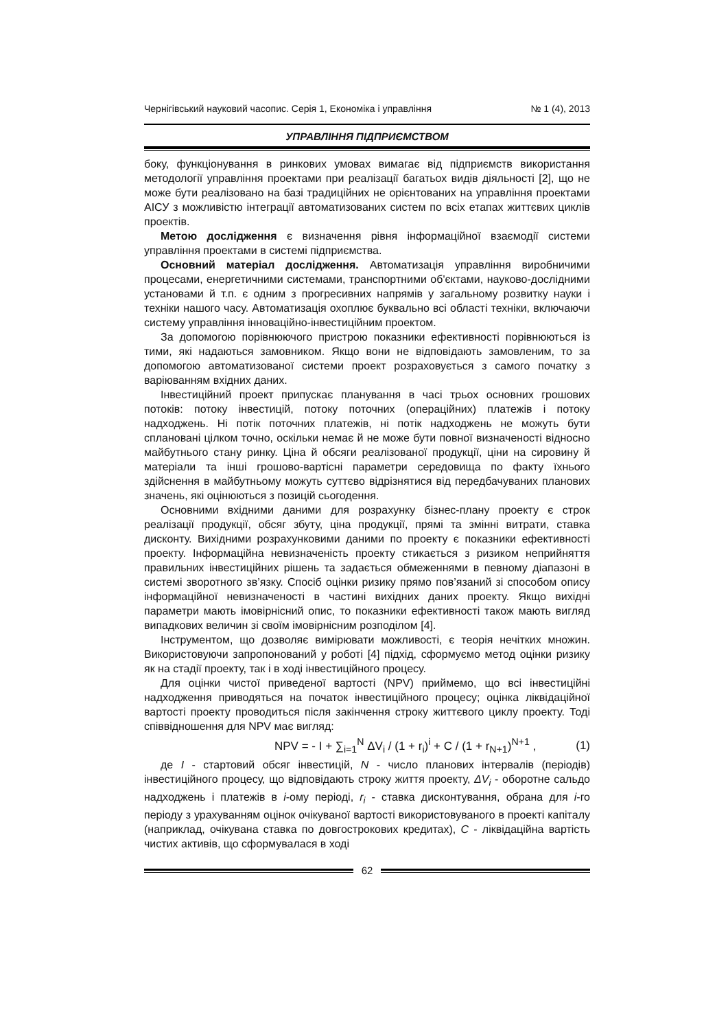Чернігівський науковий часопис. Серія 1, Економіка і управління № 1 (4), 2013
УПРАВЛІННЯ ПІДПРИЄМСТВОМ
боку, функціонування в ринкових умовах вимагає від підприємств використання методології управління проектами при реалізації багатьох видів діяльності [2], що не може бути реалізовано на базі традиційних не орієнтованих на управління проектами АІСУ з можливістю інтеграції автоматизованих систем по всіх етапах життєвих циклів проектів.
Метою дослідження є визначення рівня інформаційної взаємодії системи управління проектами в системі підприємства.
Основний матеріал дослідження. Автоматизація управління виробничими процесами, енергетичними системами, транспортними об'єктами, науково-дослідними установами й т.п. є одним з прогресивних напрямів у загальному розвитку науки і техніки нашого часу. Автоматизація охоплює буквально всі області техніки, включаючи систему управління інноваційно-інвестиційним проектом.
За допомогою порівнюючого пристрою показники ефективності порівнюються із тими, які надаються замовником. Якщо вони не відповідають замовленим, то за допомогою автоматизованої системи проект розраховується з самого початку з варіюванням вхідних даних.
Інвестиційний проект припускає планування в часі трьох основних грошових потоків: потоку інвестицій, потоку поточних (операційних) платежів і потоку надходжень. Ні потік поточних платежів, ні потік надходжень не можуть бути сплановані цілком точно, оскільки немає й не може бути повної визначеності відносно майбутнього стану ринку. Ціна й обсяги реалізованої продукції, ціни на сировину й матеріали та інші грошово-вартісні параметри середовища по факту їхнього здійснення в майбутньому можуть суттєво відрізнятися від передбачуваних планових значень, які оцінюються з позицій сьогодення.
Основними вхідними даними для розрахунку бізнес-плану проекту є строк реалізації продукції, обсяг збуту, ціна продукції, прямі та змінні витрати, ставка дисконту. Вихідними розрахунковими даними по проекту є показники ефективності проекту. Інформаційна невизначеність проекту стикається з ризиком неприйняття правильних інвестиційних рішень та задається обмеженнями в певному діапазоні в системі зворотного зв’язку. Спосіб оцінки ризику прямо пов’язаний зі способом опису інформаційної невизначеності в частині вихідних даних проекту. Якщо вихідні параметри мають імовірнісний опис, то показники ефективності також мають вигляд випадкових величин зі своїм імовірнісним розподілом [4].
Інструментом, що дозволяє вимірювати можливості, є теорія нечітких множин. Використовуючи запропонований у роботі [4] підхід, сформуємо метод оцінки ризику як на стадії проекту, так і в ході інвестиційного процесу.
Для оцінки чистої приведеної вартості (NPV) приймемо, що всі інвестиційні надходження приводяться на початок інвестиційного процесу; оцінка ліквідаційної вартості проекту проводиться після закінчення строку життєвого циклу проекту. Тоді співвідношення для NPV має вигляд:
NPV = - I + ∑<sub>i=1</sub><sup>N</sup> ΔV<sub>i</sub> / (1 + r<sub>i</sub>)<sup>i</sup> + C / (1 + r<sub>N+1</sub>)<sup>N+1</sup> , (1)
де I - стартовий обсяг інвестицій, N - число планових інтервалів (періодів) інвестиційного процесу, що відповідають строку життя проекту, ΔV<sub>i</sub> - оборотне сальдо надходжень і платежів в i-ому періоді, r<sub>i</sub> - ставка дисконтування, обрана для i-го періоду з урахуванням оцінок очікуваної вартості використовуваного в проекті капіталу (наприклад, очікувана ставка по довгострокових кредитах), C - ліквідаційна вартість чистих активів, що сформувалася в ході
62